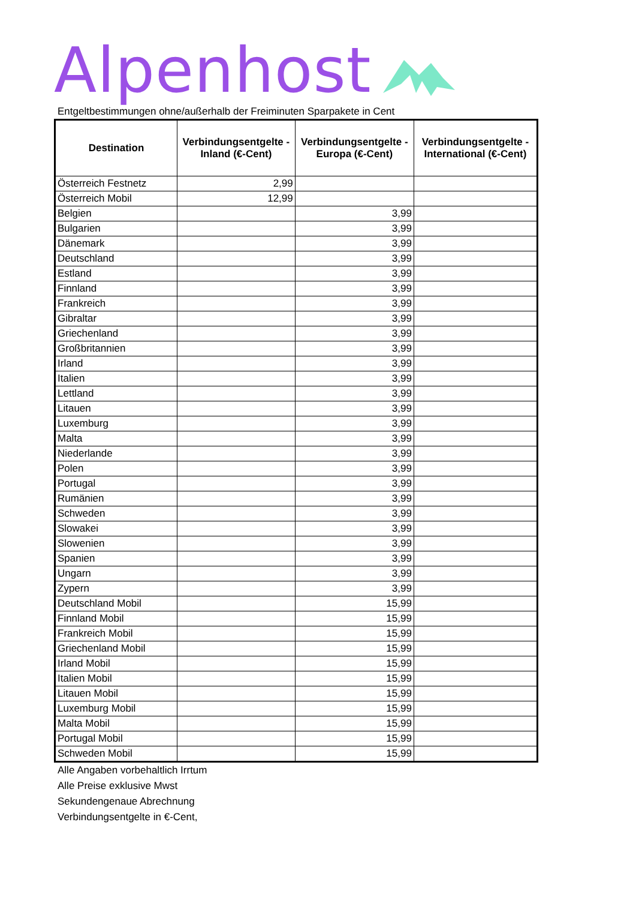Alpenhost
Entgeltbestimmungen ohne/außerhalb der Freiminuten Sparpakete in Cent
| Destination | Verbindungsentgelte - Inland (€-Cent) | Verbindungsentgelte - Europa (€-Cent) | Verbindungsentgelte - International (€-Cent) |
| --- | --- | --- | --- |
| Österreich Festnetz | 2,99 | | |
| Österreich Mobil | 12,99 | | |
| Belgien | | 3,99 | |
| Bulgarien | | 3,99 | |
| Dänemark | | 3,99 | |
| Deutschland | | 3,99 | |
| Estland | | 3,99 | |
| Finnland | | 3,99 | |
| Frankreich | | 3,99 | |
| Gibraltar | | 3,99 | |
| Griechenland | | 3,99 | |
| Großbritannien | | 3,99 | |
| Irland | | 3,99 | |
| Italien | | 3,99 | |
| Lettland | | 3,99 | |
| Litauen | | 3,99 | |
| Luxemburg | | 3,99 | |
| Malta | | 3,99 | |
| Niederlande | | 3,99 | |
| Polen | | 3,99 | |
| Portugal | | 3,99 | |
| Rumänien | | 3,99 | |
| Schweden | | 3,99 | |
| Slowakei | | 3,99 | |
| Slowenien | | 3,99 | |
| Spanien | | 3,99 | |
| Ungarn | | 3,99 | |
| Zypern | | 3,99 | |
| Deutschland Mobil | | 15,99 | |
| Finnland Mobil | | 15,99 | |
| Frankreich Mobil | | 15,99 | |
| Griechenland Mobil | | 15,99 | |
| Irland Mobil | | 15,99 | |
| Italien Mobil | | 15,99 | |
| Litauen Mobil | | 15,99 | |
| Luxemburg Mobil | | 15,99 | |
| Malta Mobil | | 15,99 | |
| Portugal Mobil | | 15,99 | |
| Schweden Mobil | | 15,99 | |
Alle Angaben vorbehaltlich Irrtum
Alle Preise exklusive Mwst
Sekundengenaue Abrechnung
Verbindungsentgelte in €-Cent,